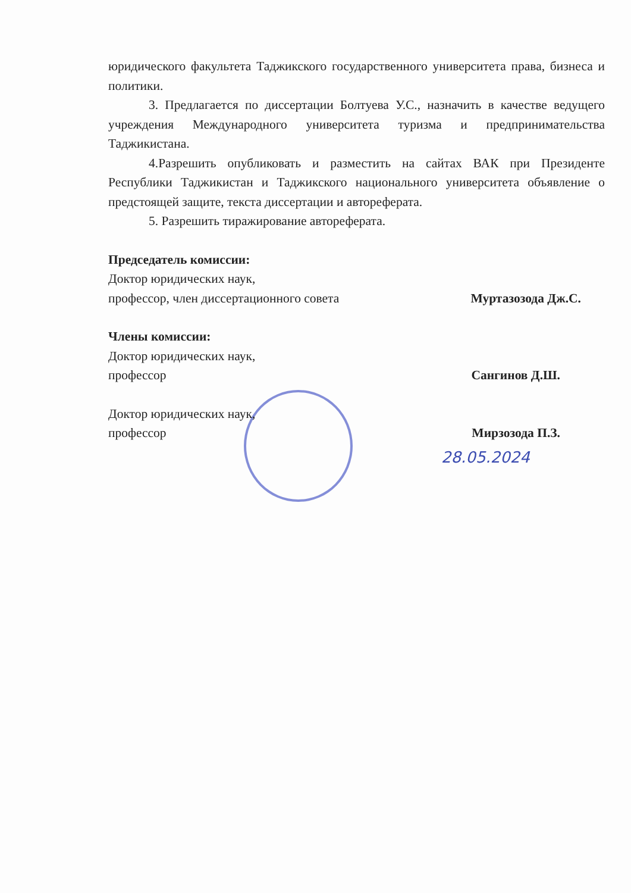юридического факультета Таджикского государственного университета права, бизнеса и политики.
3. Предлагается по диссертации Болтуева У.С., назначить в качестве ведущего учреждения Международного университета туризма и предпринимательства Таджикистана.
4.Разрешить опубликовать и разместить на сайтах ВАК при Президенте Республики Таджикистан и Таджикского национального университета объявление о предстоящей защите, текста диссертации и автореферата.
5. Разрешить тиражирование автореферата.
Председатель комиссии:
Доктор юридических наук,
профессор, член диссертационного совета Муртазозода Дж.С.
Члены комиссии:
Доктор юридических наук,
профессор Сангинов Д.Ш.
Доктор юридических наук,
профессор Мирзозода П.З.
28.05.2024